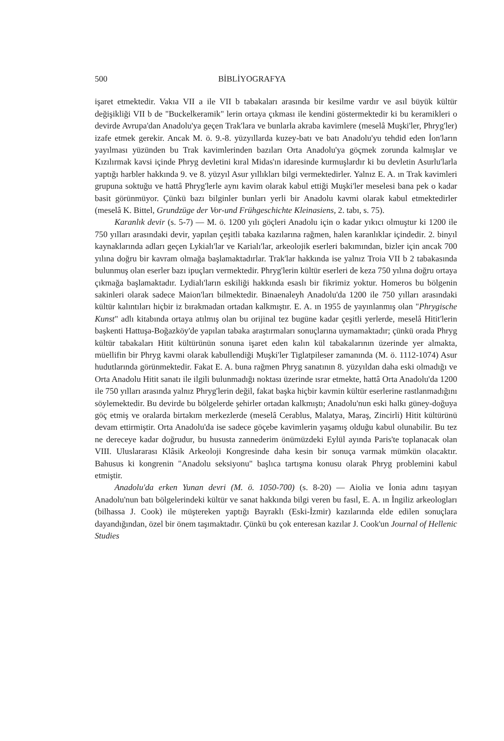500 BİBLİYOGRAFYA
işaret etmektedir. Vakıa VII a ile VII b tabakaları arasında bir kesilme vardır ve asıl büyük kültür değişikliği VII b de "Buckelkeramik" lerin ortaya çıkması ile kendini göstermektedir ki bu keramikleri o devirde Avrupa'dan Anadolu'ya geçen Trak'lara ve bunlarla akraba kavimlere (meselâ Muşki'ler, Phryg'ler) izafe etmek gerekir. Ancak M. ö. 9.-8. yüzyıllarda kuzey-batı ve batı Anadolu'yu tehdid eden İon'ların yayılması yüzünden bu Trak kavimlerinden bazıları Orta Anadolu'ya göçmek zorunda kalmışlar ve Kızılırmak kavsi içinde Phryg devletini kıral Midas'ın idaresinde kurmuşlardır ki bu devletin Asurlu'larla yaptığı harbler hakkında 9. ve 8. yüzyıl Asur yıllıkları bilgi vermektedirler. Yalnız E. A. ın Trak kavimleri grupuna soktuğu ve hattâ Phryg'lerle aynı kavim olarak kabul ettiği Muşki'ler meselesi bana pek o kadar basit görünmüyor. Çünkü bazı bilginler bunları yerli bir Anadolu kavmi olarak kabul etmektedirler (meselâ K. Bittel, Grundzüge der Vor-und Frühgeschichte Kleinasiens, 2. tabı, s. 75).
Karanlık devir (s. 5-7) — M. ö. 1200 yılı göçleri Anadolu için o kadar yıkıcı olmuştur ki 1200 ile 750 yılları arasındaki devir, yapılan çeşitli tabaka kazılarına rağmen, halen karanlıklar içindedir. 2. binyıl kaynaklarında adları geçen Lykialı'lar ve Karialı'lar, arkeolojik eserleri bakımından, bizler için ancak 700 yılına doğru bir kavram olmağa başlamaktadırlar. Trak'lar hakkında ise yalnız Troia VII b 2 tabakasında bulunmuş olan eserler bazı ipuçları vermektedir. Phryg'lerin kültür eserleri de keza 750 yılına doğru ortaya çıkmağa başlamaktadır. Lydialı'ların eskiliği hakkında esaslı bir fikrimiz yoktur. Homeros bu bölgenin sakinleri olarak sadece Maion'ları bilmektedir. Binaenaleyh Anadolu'da 1200 ile 750 yılları arasındaki kültür kalıntıları hiçbir iz bırakmadan ortadan kalkmıştır. E. A. ın 1955 de yayınlanmış olan "Phrygische Kunst" adlı kitabında ortaya atılmış olan bu orijinal tez bugüne kadar çeşitli yerlerde, meselâ Hitit'lerin başkenti Hattuşa-Boğazköy'de yapılan tabaka araştırmaları sonuçlarına uymamaktadır; çünkü orada Phryg kültür tabakaları Hitit kültürünün sonuna işaret eden kalın kül tabakalarının üzerinde yer almakta, müellifin bir Phryg kavmi olarak kabullendiği Muşki'ler Tiglatpileser zamanında (M. ö. 1112-1074) Asur hudutlarında görünmektedir. Fakat E. A. buna rağmen Phryg sanatının 8. yüzyıldan daha eski olmadığı ve Orta Anadolu Hitit sanatı ile ilgili bulunmadığı noktası üzerinde ısrar etmekte, hattâ Orta Anadolu'da 1200 ile 750 yılları arasında yalnız Phryg'lerin değil, fakat başka hiçbir kavmin kültür eserlerine rastlanmadığını söylemektedir. Bu devirde bu bölgelerde şehirler ortadan kalkmıştı; Anadolu'nun eski halkı güney-doğuya göç etmiş ve oralarda birtakım merkezlerde (meselâ Cerablus, Malatya, Maraş, Zincirli) Hitit kültürünü devam ettirmiştir. Orta Anadolu'da ise sadece göçebe kavimlerin yaşamış olduğu kabul olunabilir. Bu tez ne dereceye kadar doğrudur, bu hususta zannederim önümüzdeki Eylül ayında Paris'te toplanacak olan VIII. Uluslararası Klâsik Arkeoloji Kongresinde daha kesin bir sonuça varmak mümkün olacaktır. Bahusus ki kongrenin "Anadolu seksiyonu" başlıca tartışma konusu olarak Phryg problemini kabul etmiştir.
Anadolu'da erken Yunan devri (M. ö. 1050-700) (s. 8-20) — Aiolia ve İonia adını taşıyan Anadolu'nun batı bölgelerindeki kültür ve sanat hakkında bilgi veren bu fasıl, E. A. ın İngiliz arkeologları (bilhassa J. Cook) ile müştereken yaptığı Bayraklı (Eski-İzmir) kazılarında elde edilen sonuçlara dayandığından, özel bir önem taşımaktadır. Çünkü bu çok enteresan kazılar J. Cook'un Journal of Hellenic Studies